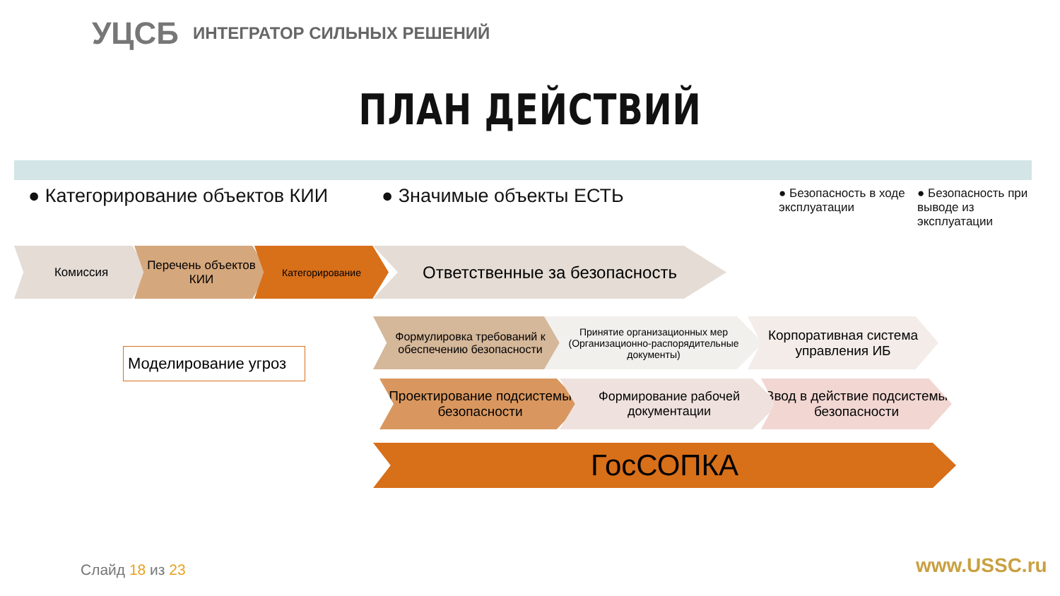УЦСБ ИНТЕГРАТОР СИЛЬНЫХ РЕШЕНИЙ
ПЛАН ДЕЙСТВИЙ
● Категорирование объектов КИИ ● Значимые объекты ЕСТЬ
● Безопасность в ходе эксплуатации
● Безопасность при выводе из эксплуатации
Комиссия
Перечень объектов КИИ
Категорирование Ответственные за безопасность
Моделирование угроз
Формулировка требований к обеспечению безопасности
Принятие организационных мер (Организационно-распорядительные документы)
Корпоративная система управления ИБ
Проектирование подсистемы безопасности
Формирование рабочей документации
Ввод в действие подсистемы безопасности
ГосСОПКА
Слайд 18 из 23 www.USSC.ru